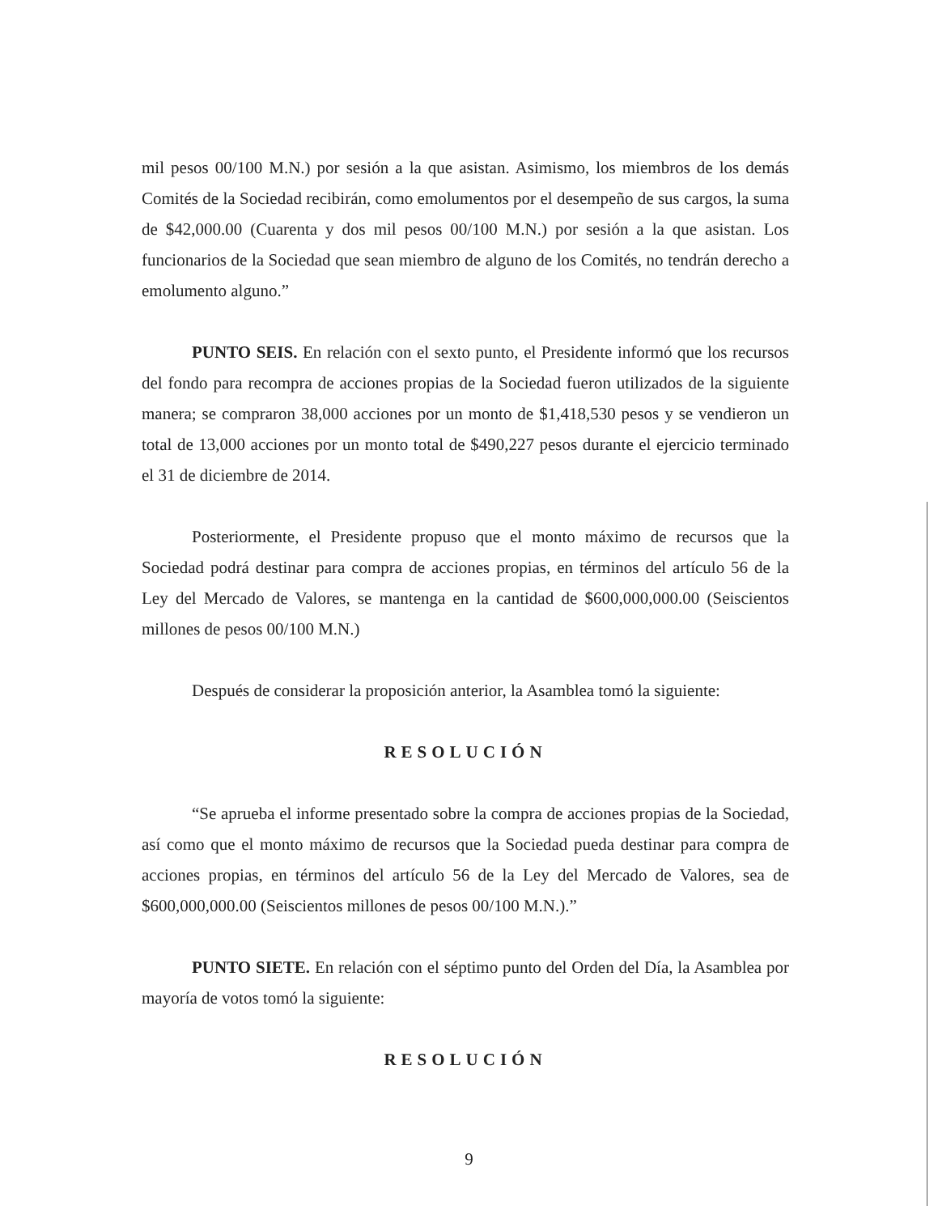mil pesos 00/100 M.N.) por sesión a la que asistan. Asimismo, los miembros de los demás Comités de la Sociedad recibirán, como emolumentos por el desempeño de sus cargos, la suma de $42,000.00 (Cuarenta y dos mil pesos 00/100 M.N.) por sesión a la que asistan. Los funcionarios de la Sociedad que sean miembro de alguno de los Comités, no tendrán derecho a emolumento alguno.”
PUNTO SEIS. En relación con el sexto punto, el Presidente informó que los recursos del fondo para recompra de acciones propias de la Sociedad fueron utilizados de la siguiente manera; se compraron 38,000 acciones por un monto de $1,418,530 pesos y se vendieron un total de 13,000 acciones por un monto total de $490,227 pesos durante el ejercicio terminado el 31 de diciembre de 2014.
Posteriormente, el Presidente propuso que el monto máximo de recursos que la Sociedad podrá destinar para compra de acciones propias, en términos del artículo 56 de la Ley del Mercado de Valores, se mantenga en la cantidad de $600,000,000.00 (Seiscientos millones de pesos 00/100 M.N.)
Después de considerar la proposición anterior, la Asamblea tomó la siguiente:
RESOLUCIÓN
“Se aprueba el informe presentado sobre la compra de acciones propias de la Sociedad, así como que el monto máximo de recursos que la Sociedad pueda destinar para compra de acciones propias, en términos del artículo 56 de la Ley del Mercado de Valores, sea de $600,000,000.00 (Seiscientos millones de pesos 00/100 M.N.).”
PUNTO SIETE. En relación con el séptimo punto del Orden del Día, la Asamblea por mayoría de votos tomó la siguiente:
RESOLUCIÓN
9